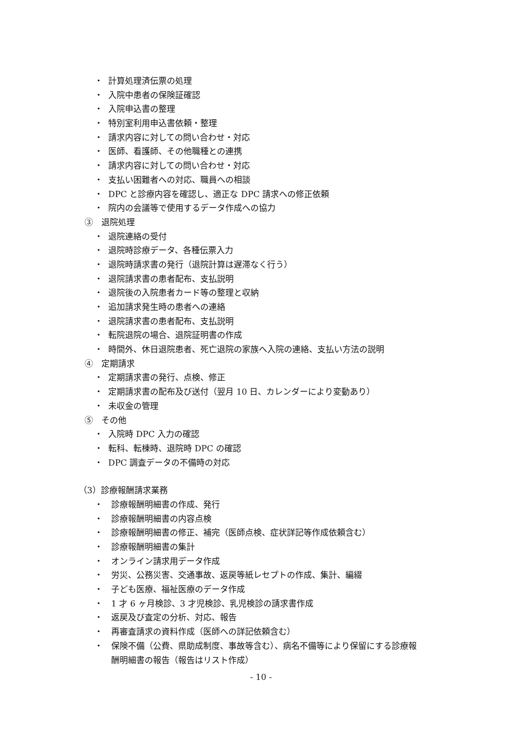・ 計算処理済伝票の処理
・ 入院中患者の保険証確認
・ 入院申込書の整理
・ 特別室利用申込書依頼・整理
・ 請求内容に対しての問い合わせ・対応
・ 医師、看護師、その他職種との連携
・ 請求内容に対しての問い合わせ・対応
・ 支払い困難者への対応、職員への相談
・ DPC と診療内容を確認し、適正な DPC 請求への修正依頼
・ 院内の会議等で使用するデータ作成への協力
③　退院処理
・ 退院連絡の受付
・ 退院時診療データ、各種伝票入力
・ 退院時請求書の発行（退院計算は遅滞なく行う）
・ 退院請求書の患者配布、支払説明
・ 退院後の入院患者カード等の整理と収納
・ 追加請求発生時の患者への連絡
・ 退院請求書の患者配布、支払説明
・ 転院退院の場合、退院証明書の作成
・ 時間外、休日退院患者、死亡退院の家族へ入院の連絡、支払い方法の説明
④　定期請求
・ 定期請求書の発行、点検、修正
・ 定期請求書の配布及び送付（翌月 10 日、カレンダーにより変動あり）
・ 未収金の管理
⑤　その他
・ 入院時 DPC 入力の確認
・ 転科、転棟時、退院時 DPC の確認
・ DPC 調査データの不備時の対応
（3）診療報酬請求業務
・ 診療報酬明細書の作成、発行
・ 診療報酬明細書の内容点検
・ 診療報酬明細書の修正、補完（医師点検、症状詳記等作成依頼含む）
・ 診療報酬明細書の集計
・ オンライン請求用データ作成
・ 労災、公務災害、交通事故、返戻等紙レセプトの作成、集計、編綴
・ 子ども医療、福祉医療のデータ作成
・ 1 才 6 ヶ月検診、3 才児検診、乳児検診の請求書作成
・ 返戻及び査定の分析、対応、報告
・ 再審査請求の資料作成（医師への詳記依頼含む）
・ 保険不備（公費、県助成制度、事故等含む）、病名不備等により保留にする診療報
酬明細書の報告（報告はリスト作成）
- 10 -